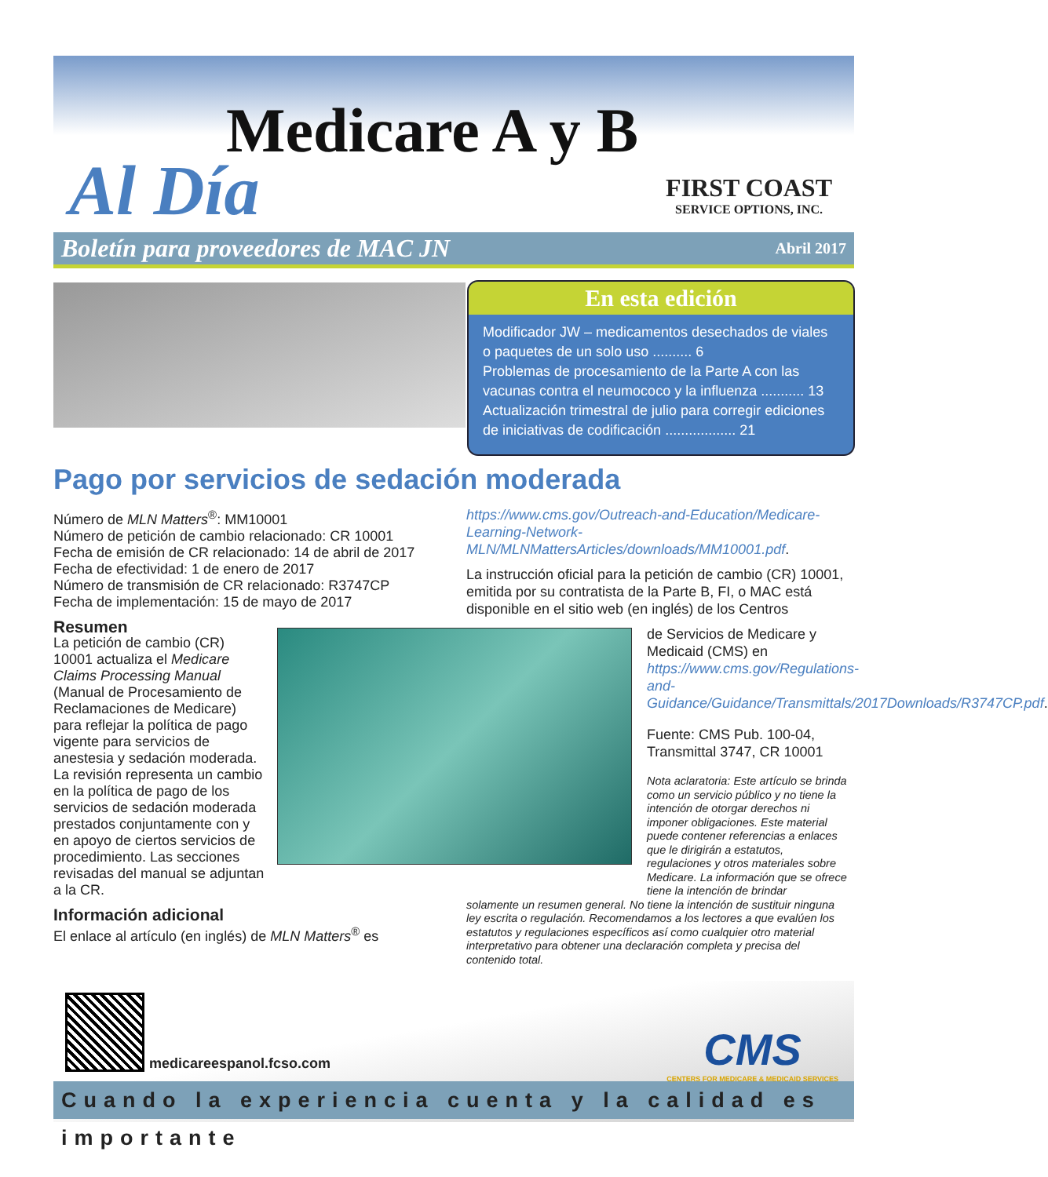Medicare A y B
Al Día
FIRST COAST
SERVICE OPTIONS, INC.
Boletín para proveedores de MAC JN Abril 2017
En esta edición
Modificador JW – medicamentos desechados de viales o paquetes de un solo uso .......... 6
Problemas de procesamiento de la Parte A con las vacunas contra el neumococo y la influenza ........... 13
Actualización trimestral de julio para corregir ediciones de iniciativas de codificación .................. 21
Pago por servicios de sedación moderada
Número de MLN Matters<sup>®</sup>: MM10001
Número de petición de cambio relacionado: CR 10001
Fecha de emisión de CR relacionado: 14 de abril de 2017
Fecha de efectividad: 1 de enero de 2017
Número de transmisión de CR relacionado: R3747CP
Fecha de implementación: 15 de mayo de 2017
Resumen
La petición de cambio (CR) 10001 actualiza el Medicare Claims Processing Manual (Manual de Procesamiento de Reclamaciones de Medicare) para reflejar la política de pago vigente para servicios de anestesia y sedación moderada. La revisión representa un cambio en la política de pago de los servicios de sedación moderada prestados conjuntamente con y en apoyo de ciertos servicios de procedimiento. Las secciones revisadas del manual se adjuntan a la CR.
Información adicional
El enlace al artículo (en inglés) de MLN Matters<sup>®</sup> es
https://www.cms.gov/Outreach-and-Education/Medicare-Learning-Network-MLN/MLNMattersArticles/downloads/MM10001.pdf.
La instrucción oficial para la petición de cambio (CR) 10001, emitida por su contratista de la Parte B, FI, o MAC está disponible en el sitio web (en inglés) de los Centros
de Servicios de Medicare y Medicaid (CMS) en https://www.cms.gov/Regulations-and-Guidance/Guidance/Transmittals/2017Downloads/R3747CP.pdf.
Fuente: CMS Pub. 100-04, Transmittal 3747, CR 10001
Nota aclaratoria: Este artículo se brinda como un servicio público y no tiene la intención de otorgar derechos ni imponer obligaciones. Este material puede contener referencias a enlaces que le dirigirán a estatutos, regulaciones y otros materiales sobre Medicare. La información que se ofrece tiene la intención de brindar
solamente un resumen general. No tiene la intención de sustituir ninguna ley escrita o regulación. Recomendamos a los lectores a que evalúen los estatutos y regulaciones específicos así como cualquier otro material interpretativo para obtener una declaración completa y precisa del contenido total.
medicareespanol.fcso.com
CMS
CENTERS FOR MEDICARE & MEDICAID SERVICES
Cuando la experiencia cuenta y la calidad es importante